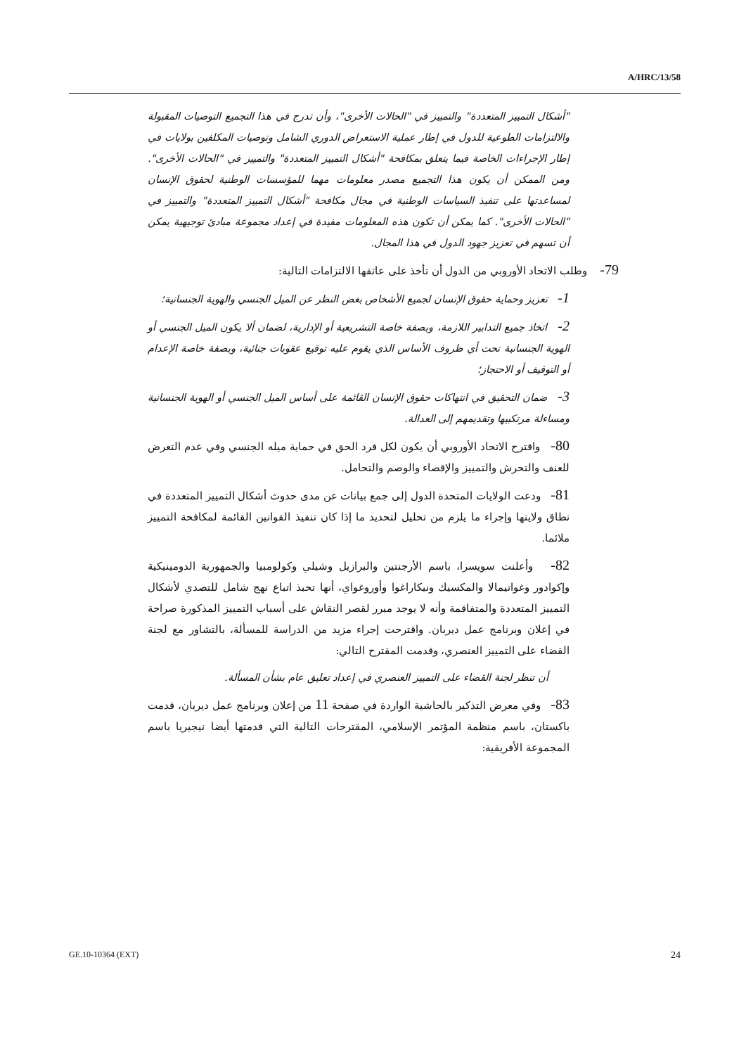A/HRC/13/58
"أشكال التمييز المتعددة" والتمييز في "الحالات الأخرى"، وأن تدرج في هذا التجميع التوصيات المقبولة والالتزامات الطوعية للدول في إطار عملية الاستعراض الدوري الشامل وتوصيات المكلفين بولايات في إطار الإجراءات الخاصة فيما يتعلق بمكافحة "أشكال التمييز المتعددة" والتمييز في "الحالات الأخرى". ومن الممكن أن يكون هذا التجميع مصدر معلومات مهما للمؤسسات الوطنية لحقوق الإنسان لمساعدتها على تنفيذ السياسات الوطنية في مجال مكافحة "أشكال التمييز المتعددة" والتمييز في "الحالات الأخرى". كما يمكن أن تكون هذه المعلومات مفيدة في إعداد مجموعة مبادئ توجيهية يمكن أن تسهم في تعزيز جهود الدول في هذا المجال.
79- وطلب الاتحاد الأوروبي من الدول أن تأخذ على عاتقها الالتزامات التالية:
1- تعزيز وحماية حقوق الإنسان لجميع الأشخاص بغض النظر عن الميل الجنسي والهوية الجنسانية؛
2- اتخاذ جميع التدابير اللازمة، وبصفة خاصة التشريعية أو الإدارية، لضمان ألا يكون الميل الجنسي أو الهوية الجنسانية تحت أي ظروف الأساس الذي يقوم عليه توقيع عقوبات جنائية، وبصفة خاصة الإعدام أو التوقيف أو الاحتجاز؛
3- ضمان التحقيق في انتهاكات حقوق الإنسان القائمة على أساس الميل الجنسي أو الهوية الجنسانية ومساءلة مرتكبيها وتقديمهم إلى العدالة.
80- واقترح الاتحاد الأوروبي أن يكون لكل فرد الحق في حماية ميله الجنسي وفي عدم التعرض للعنف والتحرش والتمييز والإقصاء والوصم والتحامل.
81- ودعت الولايات المتحدة الدول إلى جمع بيانات عن مدى حدوث أشكال التمييز المتعددة في نطاق ولايتها وإجراء ما يلزم من تحليل لتحديد ما إذا كان تنفيذ القوانين القائمة لمكافحة التمييز ملائما.
82- وأعلنت سويسرا، باسم الأرجنتين والبرازيل وشيلي وكولومبيا والجمهورية الدومينيكية وإكوادور وغواتيمالا والمكسيك ونيكاراغوا وأوروغواي، أنها تحبذ اتباع نهج شامل للتصدي لأشكال التمييز المتعددة والمتفاقمة وأنه لا يوجد مبرر لقصر النقاش على أسباب التمييز المذكورة صراحة في إعلان وبرنامج عمل ديربان. واقترحت إجراء مزيد من الدراسة للمسألة، بالتشاور مع لجنة القضاء على التمييز العنصري، وقدمت المقترح التالي:
أن تنظر لجنة القضاء على التمييز العنصري في إعداد تعليق عام بشأن المسألة.
83- وفي معرض التذكير بالحاشية الواردة في صفحة 11 من إعلان وبرنامج عمل ديربان، قدمت باكستان، باسم منظمة المؤتمر الإسلامي، المقترحات التالية التي قدمتها أيضا نيجيريا باسم المجموعة الأفريقية:
GE.10-10364 (EXT) 24